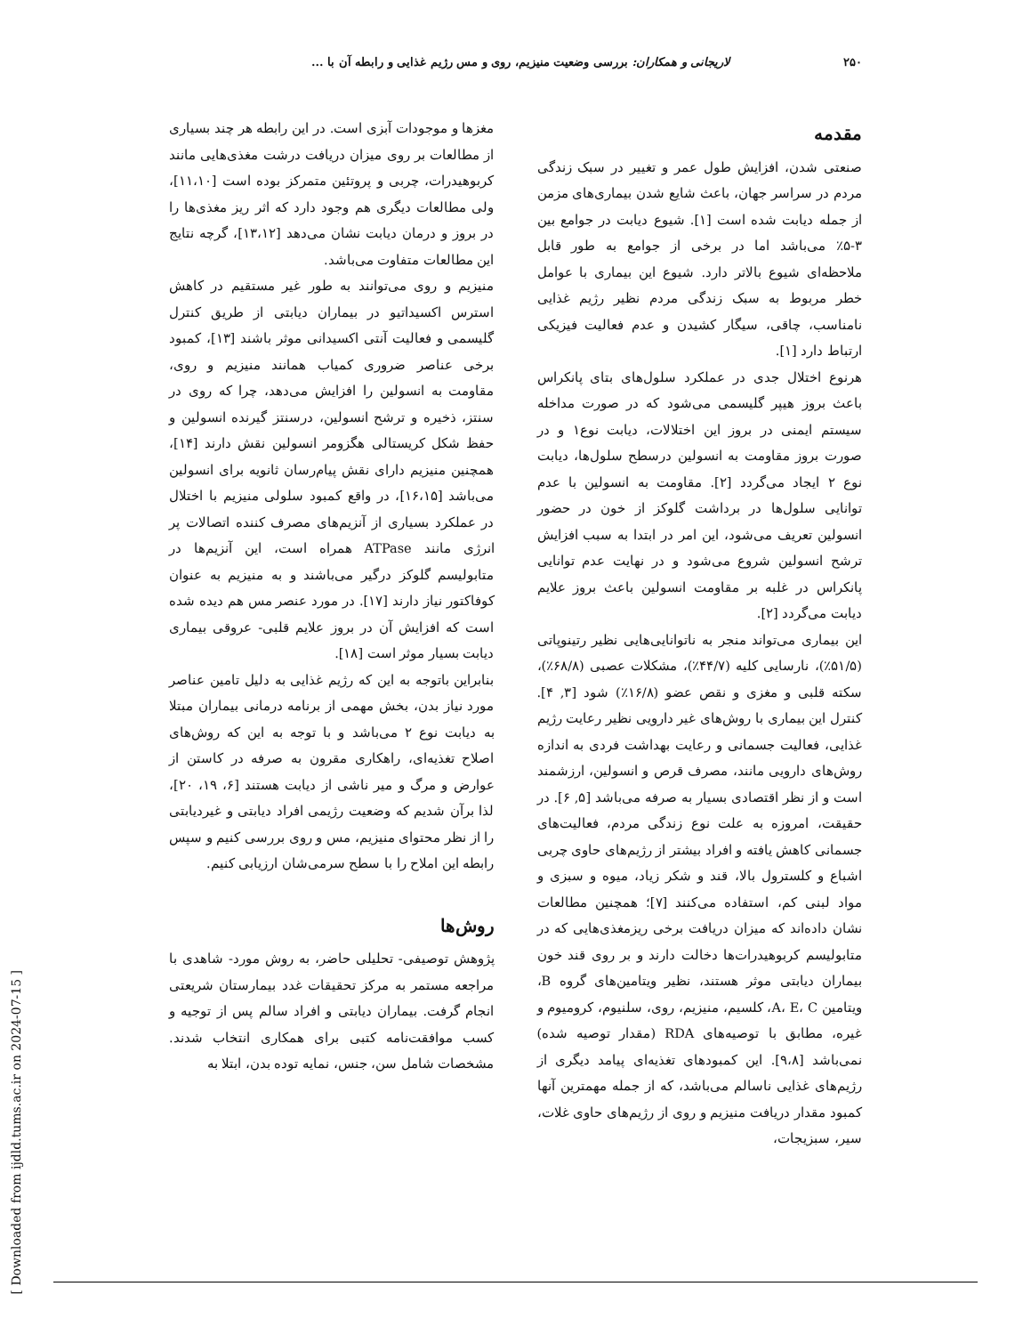۲۵۰ لاریجانی و همکاران: بررسی وضعیت منیزیم، روی و مس رژیم غذایی و رابطه آن با ...
مقدمه
صنعتی شدن، افزایش طول عمر و تغییر در سبک زندگی مردم در سراسر جهان، باعث شایع شدن بیماری‌های مزمن از جمله دیابت شده است [۱]. شیوع دیابت در جوامع بین ۳-۵٪ می‌باشد اما در برخی از جوامع به طور قابل ملاحظه‌ای شیوع بالاتر دارد. شیوع این بیماری با عوامل خطر مربوط به سبک زندگی مردم نظیر رژیم غذایی نامناسب، چاقی، سیگار کشیدن و عدم فعالیت فیزیکی ارتباط دارد [۱].
هرنوع اختلال جدی در عملکرد سلول‌های بتای پانکراس باعث بروز هیپر گلیسمی می‌شود که در صورت مداخله سیستم ایمنی در بروز این اختلالات، دیابت نوع۱ و در صورت بروز مقاومت به انسولین درسطح سلول‌ها، دیابت نوع ۲ ایجاد می‌گردد [۲]. مقاومت به انسولین با عدم توانایی سلول‌ها در برداشت گلوکز از خون در حضور انسولین تعریف می‌شود، این امر در ابتدا به سبب افزایش ترشح انسولین شروع می‌شود و در نهایت عدم توانایی پانکراس در غلبه بر مقاومت انسولین باعث بروز علایم دیابت می‌گردد [۲].
این بیماری می‌تواند منجر به ناتوانایی‌هایی نظیر رتینوپاتی (۵۱/۵٪)، نارسایی کلیه (۴۴/۷٪)، مشکلات عصبی (۶۸/۸٪)، سکته قلبی و مغزی و نقص عضو (۱۶/۸٪) شود [۳, ۴]. کنترل این بیماری با روش‌های غیر دارویی نظیر رعایت رژیم غذایی، فعالیت جسمانی و رعایت بهداشت فردی به اندازه روش‌های دارویی مانند، مصرف قرص و انسولین، ارزشمند است و از نظر اقتصادی بسیار به صرفه می‌باشد [۵, ۶]. در حقیقت، امروزه به علت نوع زندگی مردم، فعالیت‌های جسمانی کاهش یافته و افراد بیشتر از رژیم‌های حاوی چربی اشباع و کلسترول بالا، قند و شکر زیاد، میوه و سبزی و مواد لبنی کم، استفاده می‌کنند [۷]؛ همچنین مطالعات نشان داده‌اند که میزان دریافت برخی ریزمغذی‌هایی که در متابولیسم کربوهیدرات‌ها دخالت دارند و بر روی قند خون بیماران دیابتی موثر هستند، نظیر ویتامین‌های گروه B، ویتامین A، E، C، کلسیم، منیزیم، روی، سلنیوم، کرومیوم و غیره، مطابق با توصیه‌های RDA (مقدار توصیه شده) نمی‌باشد [۹،۸]. این کمبودهای تغذیه‌ای پیامد دیگری از رژیم‌های غذایی ناسالم می‌باشد، که از جمله مهمترین آنها کمبود مقدار دریافت منیزیم و روی از رژیم‌های حاوی غلات، سیر، سبزیجات،
مغزها و موجودات آبزی است. در این رابطه هر چند بسیاری از مطالعات بر روی میزان دریافت درشت مغذی‌هایی مانند کربوهیدرات، چربی و پروتئین متمرکز بوده است [۱۱،۱۰]، ولی مطالعات دیگری هم وجود دارد که اثر ریز مغذی‌ها را در بروز و درمان دیابت نشان می‌دهد [۱۳،۱۲]، گرچه نتایج این مطالعات متفاوت می‌باشد.
منیزیم و روی می‌توانند به طور غیر مستقیم در کاهش استرس اکسیداتیو در بیماران دیابتی از طریق کنترل گلیسمی و فعالیت آنتی اکسیدانی موثر باشند [۱۳]، کمبود برخی عناصر ضروری کمیاب همانند منیزیم و روی، مقاومت به انسولین را افزایش می‌دهد، چرا که روی در سنتز، ذخیره و ترشح انسولین، درسنتز گیرنده انسولین و حفظ شکل کریستالی هگزومر انسولین نقش دارند [۱۴]، همچنین منیزیم دارای نقش پیام‌رسان ثانویه برای انسولین می‌باشد [۱۶،۱۵]، در واقع کمبود سلولی منیزیم با اختلال در عملکرد بسیاری از آنزیم‌های مصرف کننده اتصالات پر انرژی مانند ATPase همراه است، این آنزیم‌ها در متابولیسم گلوکز درگیر می‌باشند و به منیزیم به عنوان کوفاکتور نیاز دارند [۱۷]. در مورد عنصر مس هم دیده شده است که افزایش آن در بروز علایم قلبی- عروقی بیماری دیابت بسیار موثر است [۱۸].
بنابراین باتوجه به این که رژیم غذایی به دلیل تامین عناصر مورد نیاز بدن، بخش مهمی از برنامه درمانی بیماران مبتلا به دیابت نوع ۲ می‌باشد و با توجه به این که روش‌های اصلاح تغذیه‌ای، راهکاری مقرون به صرفه در کاستن از عوارض و مرگ و میر ناشی از دیابت هستند [۶، ۱۹، ۲۰]، لذا برآن شدیم که وضعیت رژیمی افراد دیابتی و غیردیابتی را از نظر محتوای منیزیم، مس و روی بررسی کنیم و سپس رابطه این املاح را با سطح سرمی‌شان ارزیابی کنیم.
روش‌ها
پژوهش توصیفی- تحلیلی حاضر، به روش مورد- شاهدی با مراجعه مستمر به مرکز تحقیقات غدد بیمارستان شریعتی انجام گرفت. بیماران دیابتی و افراد سالم پس از توجیه و کسب موافقت‌نامه کتبی برای همکاری انتخاب شدند. مشخصات شامل سن، جنس، نمایه توده بدن، ابتلا به
[ Downloaded from ijdld.tums.ac.ir on 2024-07-15 ]